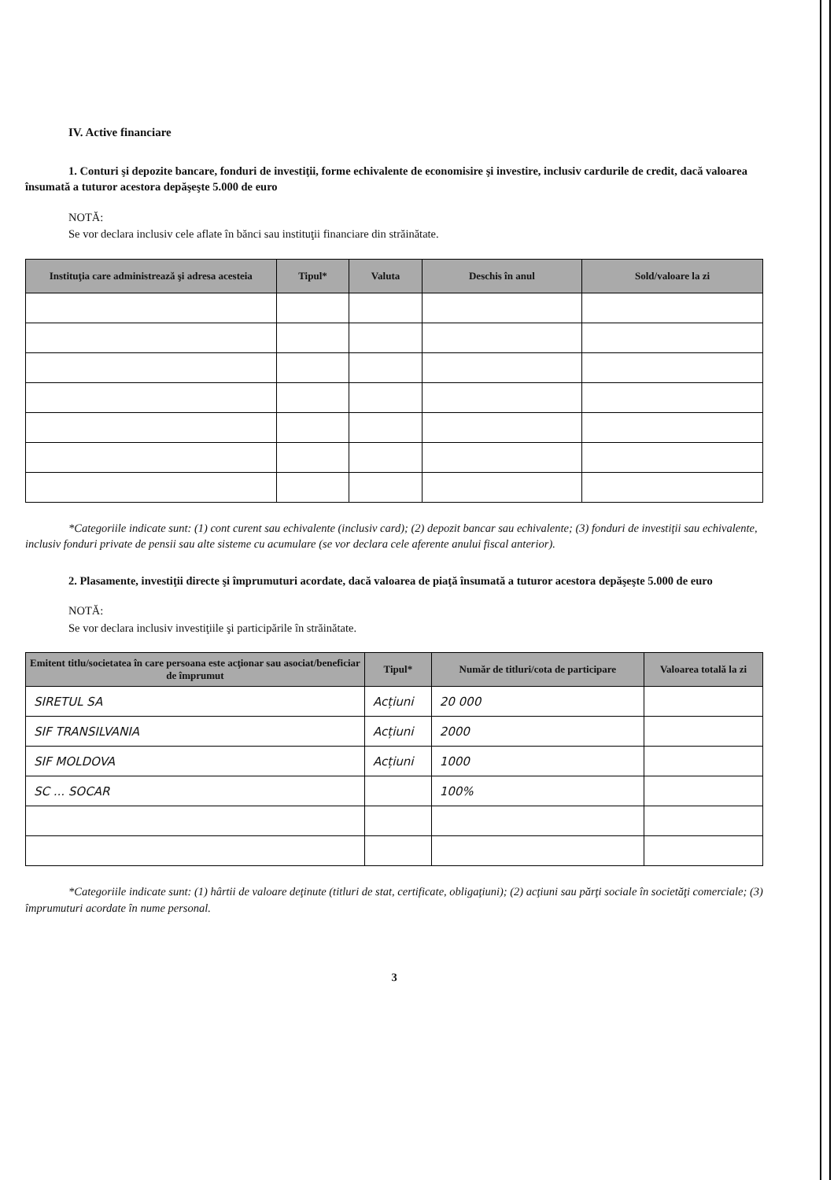IV. Active financiare
1. Conturi şi depozite bancare, fonduri de investiţii, forme echivalente de economisire şi investire, inclusiv cardurile de credit, dacă valoarea însumată a tuturor acestora depăşeşte 5.000 de euro
NOTĂ:
Se vor declara inclusiv cele aflate în bănci sau instituţii financiare din străinătate.
| Instituţia care administrează şi adresa acesteia | Tipul* | Valuta | Deschis în anul | Sold/valoare la zi |
| --- | --- | --- | --- | --- |
*Categoriile indicate sunt: (1) cont curent sau echivalente (inclusiv card); (2) depozit bancar sau echivalente; (3) fonduri de investiţii sau echivalente, inclusiv fonduri private de pensii sau alte sisteme cu acumulare (se vor declara cele aferente anului fiscal anterior).
2. Plasamente, investiţii directe şi împrumuturi acordate, dacă valoarea de piaţă însumată a tuturor acestora depăşeşte 5.000 de euro
NOTĂ:
Se vor declara inclusiv investiţiile şi participările în străinătate.
| Emitent titlu/societatea în care persoana este acţionar sau asociat/beneficiar de împrumut | Tipul* | Număr de titluri/cota de participare | Valoarea totală la zi |
| --- | --- | --- | --- |
| SIRETUL SA | Acțiuni | 20 000 | |
| SIF TRANSILVANIA | Acțiuni | 2000 | |
| SIF MOLDOVA | Acțiuni | 1000 | |
| SC ... SOCAR | | 100% | |
*Categoriile indicate sunt: (1) hârtii de valoare deţinute (titluri de stat, certificate, obligaţiuni); (2) acţiuni sau părţi sociale în societăţi comerciale; (3) împrumuturi acordate în nume personal.
3